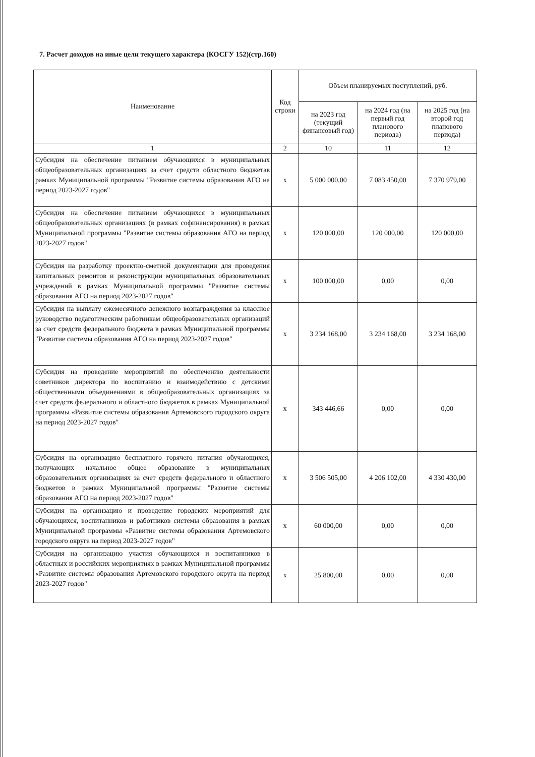7. Расчет доходов на иные цели текущего характера (КОСГУ 152)(стр.160)
| Наименование | Код строки | Объем планируемых поступлений, руб. | | |
| --- | --- | --- | --- | --- |
| | | на 2023 год (текущий финансовый год) | на 2024 год (на первый год планового периода) | на 2025 год (на второй год планового периода) |
| 1 | 2 | 10 | 11 | 12 |
| Субсидия на обеспечение питанием обучающихся в муниципальных общеобразовательных организациях за счет средств областного бюджетав рамках Муниципальной программы "Развитие системы образования АГО на период 2023-2027 годов" | х | 5 000 000,00 | 7 083 450,00 | 7 370 979,00 |
| Субсидия на обеспечение питанием обучающихся в муниципальных общеобразовательных организациях (в рамках софинансирования) в рамках Муниципальной программы "Развитие системы образования АГО на период 2023-2027 годов" | х | 120 000,00 | 120 000,00 | 120 000,00 |
| Субсидия на разработку проектно-сметной документации для проведения капитальных ремонтов и реконструкции муниципальных образовательных учреждений в рамках Муниципальной программы "Развитие системы образования АГО на период 2023-2027 годов" | х | 100 000,00 | 0,00 | 0,00 |
| Субсидия на выплату ежемесячного денежного вознаграждения за классное руководство педагогическим работникам общеобразовательных организаций за счет средств федерального бюджета в рамках Муниципальной программы "Развитие системы образования АГО на период 2023-2027 годов" | х | 3 234 168,00 | 3 234 168,00 | 3 234 168,00 |
| Субсидия на проведение мероприятий по обеспечению деятельности советников директора по воспитанию и взаимодействию с детскими общественными объединениями в общеобразовательных организациях за счет средств федерального и областного бюджетов в рамках Муниципальной программы «Развитие системы образования Артемовского городского округа на период 2023-2027 годов" | х | 343 446,66 | 0,00 | 0,00 |
| Субсидия на организацию бесплатного горячего питания обучающихся, получающих начальное общее образование в муниципальных образовательных организациях за счет средств федерального и областного бюджетов в рамках Муниципальной программы "Развитие системы образования АГО на период 2023-2027 годов" | х | 3 506 505,00 | 4 206 102,00 | 4 330 430,00 |
| Субсидия на организацию и проведение городских мероприятий для обучающихся, воспитанников и работников системы образования в рамках Муниципальной программы «Развитие системы образования Артемовского городского округа на период 2023-2027 годов" | х | 60 000,00 | 0,00 | 0,00 |
| Субсидия на организацию участия обучающихся и воспитанников в областных и российских мероприятиях в рамках Муниципальной программы «Развитие системы образования Артемовского городского округа на период 2023-2027 годов" | х | 25 800,00 | 0,00 | 0,00 |